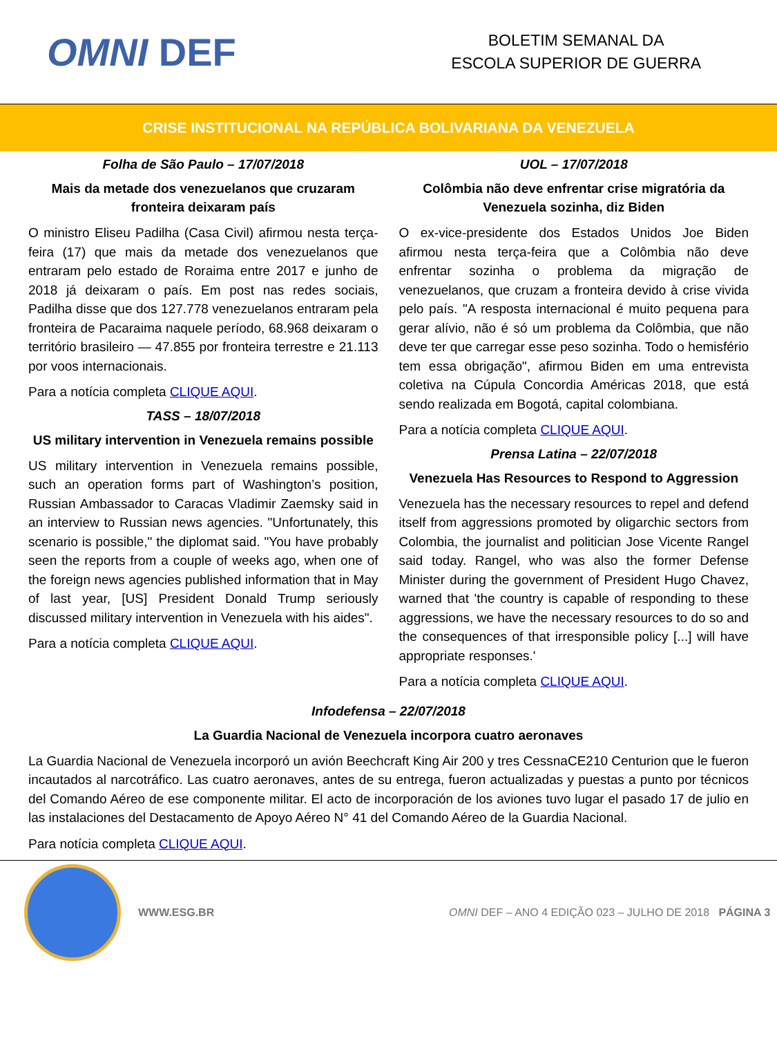OMNI DEF
BOLETIM SEMANAL DA
ESCOLA SUPERIOR DE GUERRA
CRISE INSTITUCIONAL NA REPÚBLICA BOLIVARIANA DA VENEZUELA
Folha de São Paulo – 17/07/2018
Mais da metade dos venezuelanos que cruzaram fronteira deixaram país
O ministro Eliseu Padilha (Casa Civil) afirmou nesta terça-feira (17) que mais da metade dos venezuelanos que entraram pelo estado de Roraima entre 2017 e junho de 2018 já deixaram o país. Em post nas redes sociais, Padilha disse que dos 127.778 venezuelanos entraram pela fronteira de Pacaraima naquele período, 68.968 deixaram o território brasileiro — 47.855 por fronteira terrestre e 21.113 por voos internacionais.
Para a notícia completa CLIQUE AQUI.
TASS – 18/07/2018
US military intervention in Venezuela remains possible
US military intervention in Venezuela remains possible, such an operation forms part of Washington’s position, Russian Ambassador to Caracas Vladimir Zaemsky said in an interview to Russian news agencies. "Unfortunately, this scenario is possible," the diplomat said. "You have probably seen the reports from a couple of weeks ago, when one of the foreign news agencies published information that in May of last year, [US] President Donald Trump seriously discussed military intervention in Venezuela with his aides".
Para a notícia completa CLIQUE AQUI.
UOL – 17/07/2018
Colômbia não deve enfrentar crise migratória da Venezuela sozinha, diz Biden
O ex-vice-presidente dos Estados Unidos Joe Biden afirmou nesta terça-feira que a Colômbia não deve enfrentar sozinha o problema da migração de venezuelanos, que cruzam a fronteira devido à crise vivida pelo país. "A resposta internacional é muito pequena para gerar alívio, não é só um problema da Colômbia, que não deve ter que carregar esse peso sozinha. Todo o hemisfério tem essa obrigação", afirmou Biden em uma entrevista coletiva na Cúpula Concordia Américas 2018, que está sendo realizada em Bogotá, capital colombiana.
Para a notícia completa CLIQUE AQUI.
Prensa Latina – 22/07/2018
Venezuela Has Resources to Respond to Aggression
Venezuela has the necessary resources to repel and defend itself from aggressions promoted by oligarchic sectors from Colombia, the journalist and politician Jose Vicente Rangel said today. Rangel, who was also the former Defense Minister during the government of President Hugo Chavez, warned that 'the country is capable of responding to these aggressions, we have the necessary resources to do so and the consequences of that irresponsible policy [...] will have appropriate responses.'
Para a notícia completa CLIQUE AQUI.
Infodefensa – 22/07/2018
La Guardia Nacional de Venezuela incorpora cuatro aeronaves
La Guardia Nacional de Venezuela incorporó un avión Beechcraft King Air 200 y tres CessnaCE210 Centurion que le fueron incautados al narcotráfico. Las cuatro aeronaves, antes de su entrega, fueron actualizadas y puestas a punto por técnicos del Comando Aéreo de ese componente militar. El acto de incorporación de los aviones tuvo lugar el pasado 17 de julio en las instalaciones del Destacamento de Apoyo Aéreo N° 41 del Comando Aéreo de la Guardia Nacional.
Para notícia completa CLIQUE AQUI.
WWW.ESG.BR OMNI DEF – ANO 4 EDIÇÃO 023 – JULHO DE 2018 PÁGINA 3